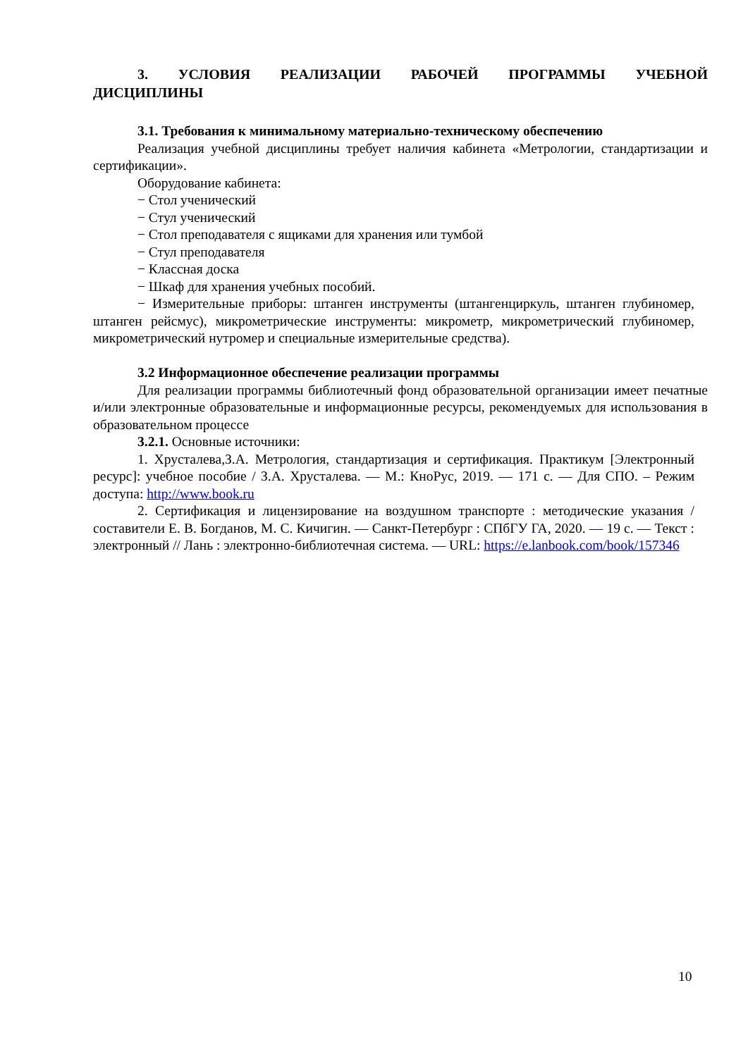3. УСЛОВИЯ РЕАЛИЗАЦИИ РАБОЧЕЙ ПРОГРАММЫ УЧЕБНОЙ ДИСЦИПЛИНЫ
3.1. Требования к минимальному материально-техническому обеспечению
Реализация учебной дисциплины требует наличия кабинета «Метрологии, стандартизации и сертификации».
Оборудование кабинета:
− Стол ученический
− Стул ученический
− Стол преподавателя с ящиками для хранения или тумбой
− Стул преподавателя
− Классная доска
− Шкаф для хранения учебных пособий.
− Измерительные приборы: штанген инструменты (штангенциркуль, штанген глубиномер, штанген рейсмус), микрометрические инструменты: микрометр, микрометрический глубиномер, микрометрический нутромер и специальные измерительные средства).
3.2 Информационное обеспечение реализации программы
Для реализации программы библиотечный фонд образовательной организации имеет печатные и/или электронные образовательные и информационные ресурсы, рекомендуемых для использования в образовательном процессе
3.2.1. Основные источники:
1. Хрусталева,З.А. Метрология, стандартизация и сертификация. Практикум [Электронный ресурс]: учебное пособие / З.А. Хрусталева. — М.: КноРус, 2019. — 171 с. — Для СПО. – Режим доступа: http://www.book.ru
2. Сертификация и лицензирование на воздушном транспорте : методические указания / составители Е. В. Богданов, М. С. Кичигин. — Санкт-Петербург : СПбГУ ГА, 2020. — 19 с. — Текст : электронный // Лань : электронно-библиотечная система. — URL: https://e.lanbook.com/book/157346
10